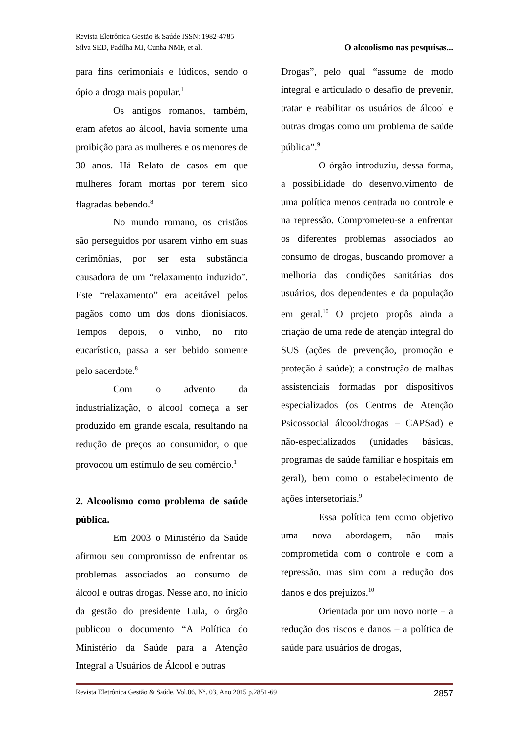Revista Eletrônica Gestão & Saúde ISSN: 1982-4785
Silva SED, Padilha MI, Cunha NMF, et al. O alcoolismo nas pesquisas...
para fins cerimoniais e lúdicos, sendo o ópio a droga mais popular.<sup>1</sup>
Os antigos romanos, também, eram afetos ao álcool, havia somente uma proibição para as mulheres e os menores de 30 anos. Há Relato de casos em que mulheres foram mortas por terem sido flagradas bebendo.<sup>8</sup>
No mundo romano, os cristãos são perseguidos por usarem vinho em suas cerimônias, por ser esta substância causadora de um “relaxamento induzido”. Este “relaxamento” era aceitável pelos pagãos como um dos dons dionisíacos. Tempos depois, o vinho, no rito eucarístico, passa a ser bebido somente pelo sacerdote.<sup>8</sup>
Com o advento da industrialização, o álcool começa a ser produzido em grande escala, resultando na redução de preços ao consumidor, o que provocou um estímulo de seu comércio.<sup>1</sup>
2. Alcoolismo como problema de saúde pública.
Em 2003 o Ministério da Saúde afirmou seu compromisso de enfrentar os problemas associados ao consumo de álcool e outras drogas. Nesse ano, no início da gestão do presidente Lula, o órgão publicou o documento “A Política do Ministério da Saúde para a Atenção Integral a Usuários de Álcool e outras
Drogas”, pelo qual “assume de modo integral e articulado o desafio de prevenir, tratar e reabilitar os usuários de álcool e outras drogas como um problema de saúde pública”.<sup>9</sup>
O órgão introduziu, dessa forma, a possibilidade do desenvolvimento de uma política menos centrada no controle e na repressão. Comprometeu-se a enfrentar os diferentes problemas associados ao consumo de drogas, buscando promover a melhoria das condições sanitárias dos usuários, dos dependentes e da população em geral.<sup>10</sup> O projeto propôs ainda a criação de uma rede de atenção integral do SUS (ações de prevenção, promoção e proteção à saúde); a construção de malhas assistenciais formadas por dispositivos especializados (os Centros de Atenção Psicossocial álcool/drogas – CAPSad) e não-especializados (unidades básicas, programas de saúde familiar e hospitais em geral), bem como o estabelecimento de ações intersetoriais.<sup>9</sup>
Essa política tem como objetivo uma nova abordagem, não mais comprometida com o controle e com a repressão, mas sim com a redução dos danos e dos prejuízos.<sup>10</sup>
Orientada por um novo norte – a redução dos riscos e danos – a política de saúde para usuários de drogas,
Revista Eletrônica Gestão & Saúde. Vol.06, N°. 03, Ano 2015 p.2851-69 2857